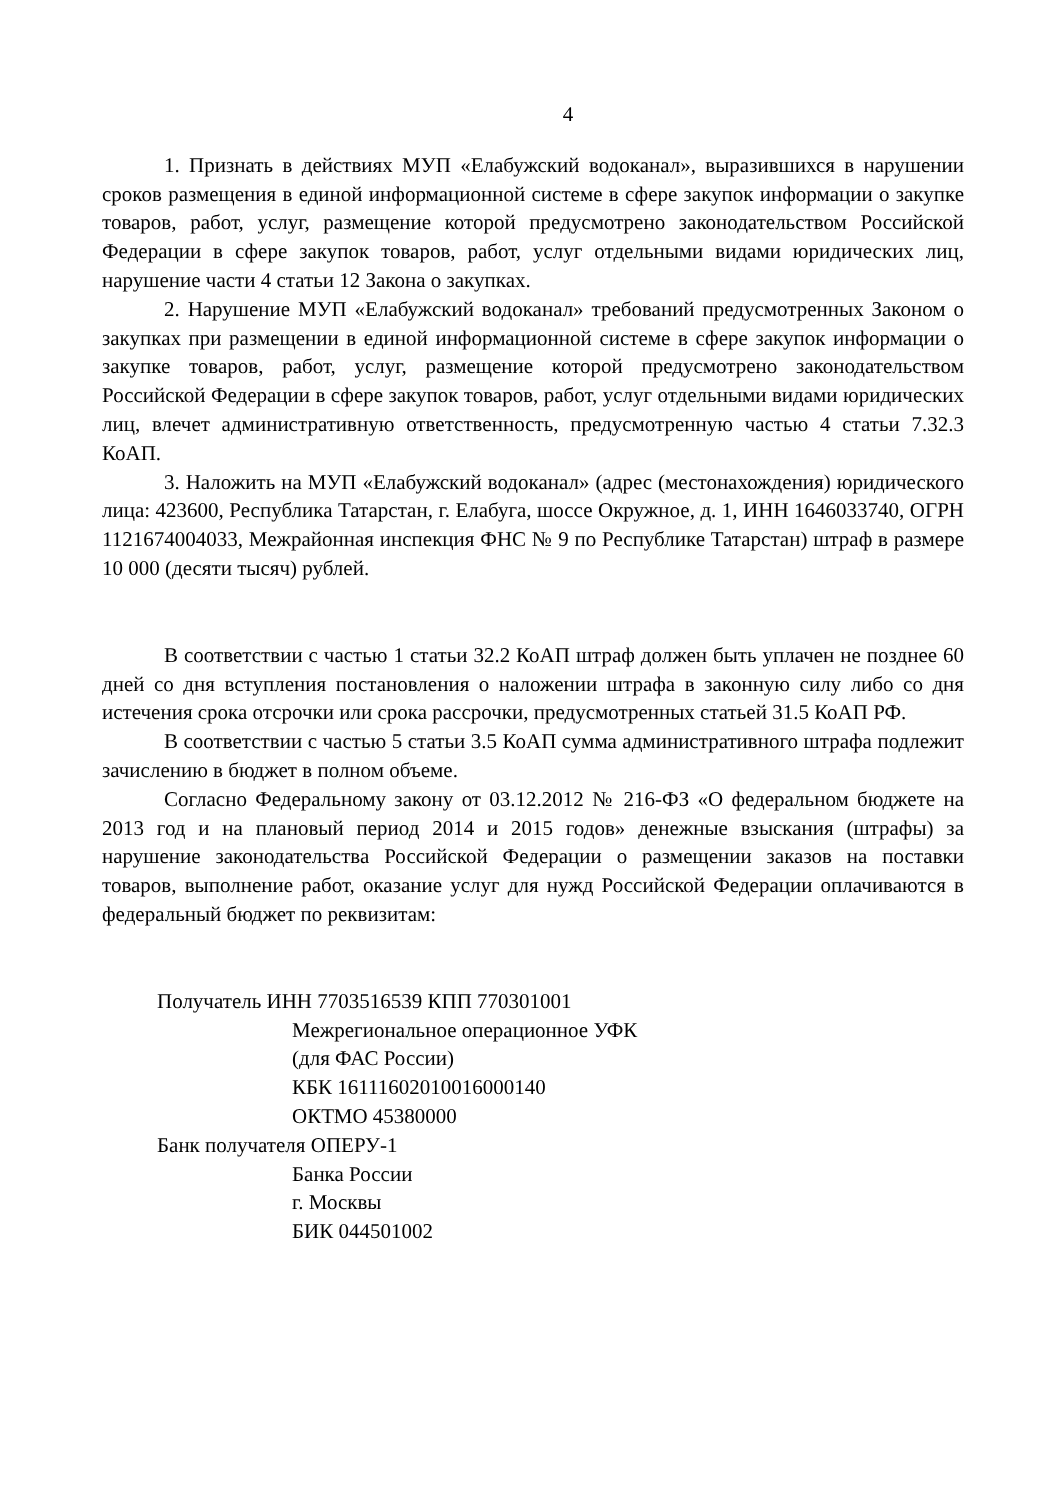4
1. Признать в действиях МУП «Елабужский водоканал», выразившихся в нарушении сроков размещения в единой информационной системе в сфере закупок информации о закупке товаров, работ, услуг, размещение которой предусмотрено законодательством Российской Федерации в сфере закупок товаров, работ, услуг отдельными видами юридических лиц, нарушение части 4 статьи 12 Закона о закупках.
2. Нарушение МУП «Елабужский водоканал» требований предусмотренных Законом о закупках при размещении в единой информационной системе в сфере закупок информации о закупке товаров, работ, услуг, размещение которой предусмотрено законодательством Российской Федерации в сфере закупок товаров, работ, услуг отдельными видами юридических лиц, влечет административную ответственность, предусмотренную частью 4 статьи 7.32.3 КоАП.
3. Наложить на МУП «Елабужский водоканал» (адрес (местонахождения) юридического лица: 423600, Республика Татарстан, г. Елабуга, шоссе Окружное, д. 1, ИНН 1646033740, ОГРН 1121674004033, Межрайонная инспекция ФНС № 9 по Республике Татарстан) штраф в размере 10 000 (десяти тысяч) рублей.
В соответствии с частью 1 статьи 32.2 КоАП штраф должен быть уплачен не позднее 60 дней со дня вступления постановления о наложении штрафа в законную силу либо со дня истечения срока отсрочки или срока рассрочки, предусмотренных статьей 31.5 КоАП РФ.
В соответствии с частью 5 статьи 3.5 КоАП сумма административного штрафа подлежит зачислению в бюджет в полном объеме.
Согласно Федеральному закону от 03.12.2012 № 216-ФЗ «О федеральном бюджете на 2013 год и на плановый период 2014 и 2015 годов» денежные взыскания (штрафы) за нарушение законодательства Российской Федерации о размещении заказов на поставки товаров, выполнение работ, оказание услуг для нужд Российской Федерации оплачиваются в федеральный бюджет по реквизитам:
Получатель ИНН 7703516539 КПП 770301001
Межрегиональное операционное УФК
(для ФАС России)
КБК 16111602010016000140
ОКТМО 45380000
Банк получателя ОПЕРУ-1
Банка России
г. Москвы
БИК 044501002